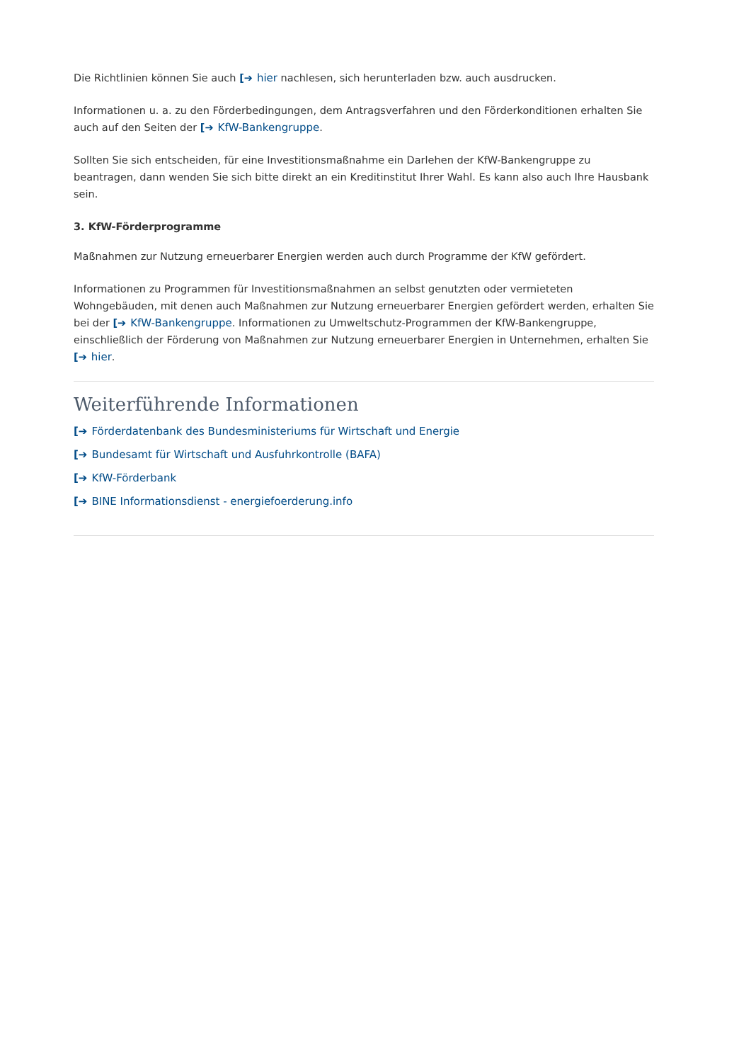Die Richtlinien können Sie auch [➔ hier nachlesen, sich herunterladen bzw. auch ausdrucken.
Informationen u. a. zu den Förderbedingungen, dem Antragsverfahren und den Förderkonditionen erhalten Sie auch auf den Seiten der [➔ KfW-Bankengruppe.
Sollten Sie sich entscheiden, für eine Investitionsmaßnahme ein Darlehen der KfW-Bankengruppe zu beantragen, dann wenden Sie sich bitte direkt an ein Kreditinstitut Ihrer Wahl. Es kann also auch Ihre Hausbank sein.
3. KfW-Förderprogramme
Maßnahmen zur Nutzung erneuerbarer Energien werden auch durch Programme der KfW gefördert.
Informationen zu Programmen für Investitionsmaßnahmen an selbst genutzten oder vermieteten Wohngebäuden, mit denen auch Maßnahmen zur Nutzung erneuerbarer Energien gefördert werden, erhalten Sie bei der [➔ KfW-Bankengruppe. Informationen zu Umweltschutz-Programmen der KfW-Bankengruppe, einschließlich der Förderung von Maßnahmen zur Nutzung erneuerbarer Energien in Unternehmen, erhalten Sie [➔ hier.
Weiterführende Informationen
[➔ Förderdatenbank des Bundesministeriums für Wirtschaft und Energie
[➔ Bundesamt für Wirtschaft und Ausfuhrkontrolle (BAFA)
[➔ KfW-Förderbank
[➔ BINE Informationsdienst - energiefoerderung.info